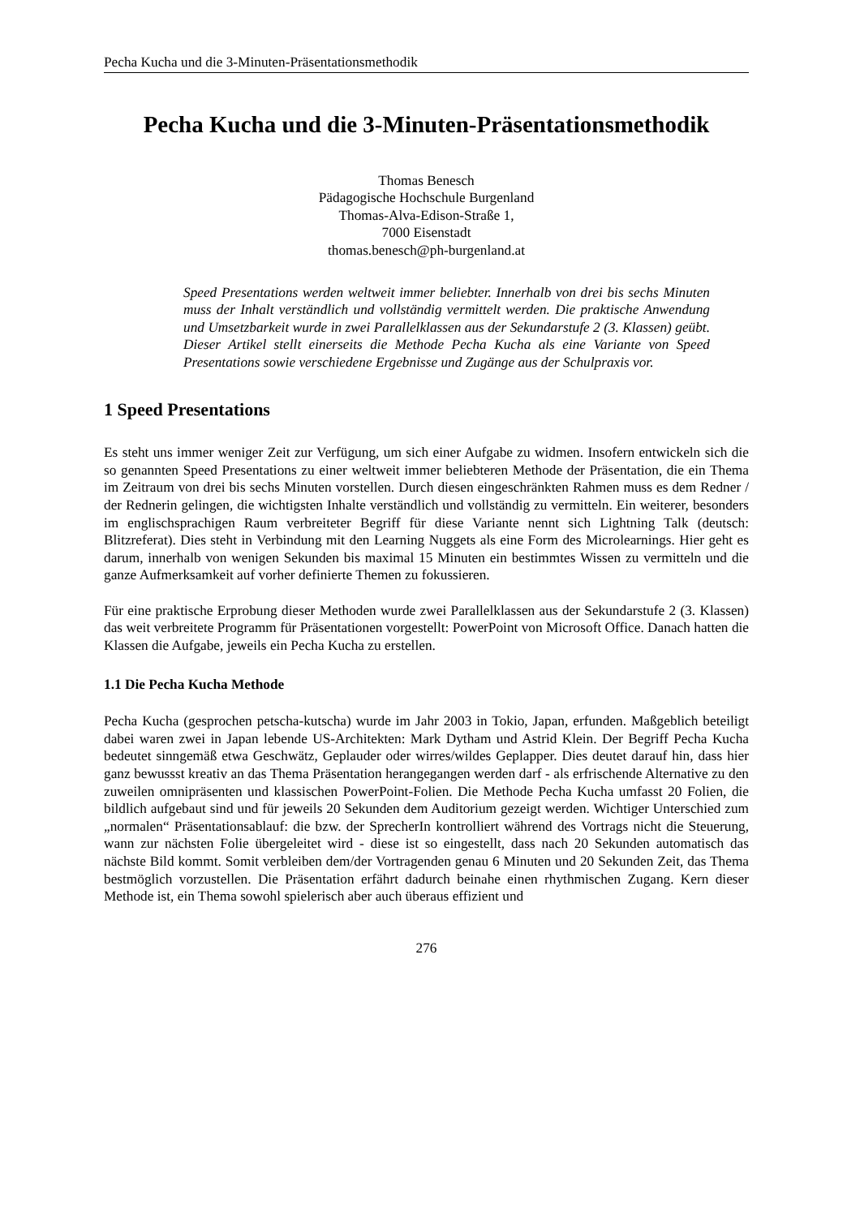Pecha Kucha und die 3-Minuten-Präsentationsmethodik
Pecha Kucha und die 3-Minuten-Präsentationsmethodik
Thomas Benesch
Pädagogische Hochschule Burgenland
Thomas-Alva-Edison-Straße 1,
7000 Eisenstadt
thomas.benesch@ph-burgenland.at
Speed Presentations werden weltweit immer beliebter. Innerhalb von drei bis sechs Minuten muss der Inhalt verständlich und vollständig vermittelt werden. Die praktische Anwendung und Umsetzbarkeit wurde in zwei Parallelklassen aus der Sekundarstufe 2 (3. Klassen) geübt. Dieser Artikel stellt einerseits die Methode Pecha Kucha als eine Variante von Speed Presentations sowie verschiedene Ergebnisse und Zugänge aus der Schulpraxis vor.
1 Speed Presentations
Es steht uns immer weniger Zeit zur Verfügung, um sich einer Aufgabe zu widmen. Insofern entwickeln sich die so genannten Speed Presentations zu einer weltweit immer beliebteren Methode der Präsentation, die ein Thema im Zeitraum von drei bis sechs Minuten vorstellen. Durch diesen eingeschränkten Rahmen muss es dem Redner / der Rednerin gelingen, die wichtigsten Inhalte verständlich und vollständig zu vermitteln. Ein weiterer, besonders im englischsprachigen Raum verbreiteter Begriff für diese Variante nennt sich Lightning Talk (deutsch: Blitzreferat). Dies steht in Verbindung mit den Learning Nuggets als eine Form des Microlearnings. Hier geht es darum, innerhalb von wenigen Sekunden bis maximal 15 Minuten ein bestimmtes Wissen zu vermitteln und die ganze Aufmerksamkeit auf vorher definierte Themen zu fokussieren.
Für eine praktische Erprobung dieser Methoden wurde zwei Parallelklassen aus der Sekundarstufe 2 (3. Klassen) das weit verbreitete Programm für Präsentationen vorgestellt: PowerPoint von Microsoft Office. Danach hatten die Klassen die Aufgabe, jeweils ein Pecha Kucha zu erstellen.
1.1 Die Pecha Kucha Methode
Pecha Kucha (gesprochen petscha-kutscha) wurde im Jahr 2003 in Tokio, Japan, erfunden. Maßgeblich beteiligt dabei waren zwei in Japan lebende US-Architekten: Mark Dytham und Astrid Klein. Der Begriff Pecha Kucha bedeutet sinngemäß etwa Geschwätz, Geplauder oder wirres/wildes Geplapper. Dies deutet darauf hin, dass hier ganz bewussst kreativ an das Thema Präsentation herangegangen werden darf - als erfrischende Alternative zu den zuweilen omnipräsenten und klassischen PowerPoint-Folien. Die Methode Pecha Kucha umfasst 20 Folien, die bildlich aufgebaut sind und für jeweils 20 Sekunden dem Auditorium gezeigt werden. Wichtiger Unterschied zum „normalen“ Präsentationsablauf: die bzw. der SprecherIn kontrolliert während des Vortrags nicht die Steuerung, wann zur nächsten Folie übergeleitet wird - diese ist so eingestellt, dass nach 20 Sekunden automatisch das nächste Bild kommt. Somit verbleiben dem/der Vortragenden genau 6 Minuten und 20 Sekunden Zeit, das Thema bestmöglich vorzustellen. Die Präsentation erfährt dadurch beinahe einen rhythmischen Zugang. Kern dieser Methode ist, ein Thema sowohl spielerisch aber auch überaus effizient und
276